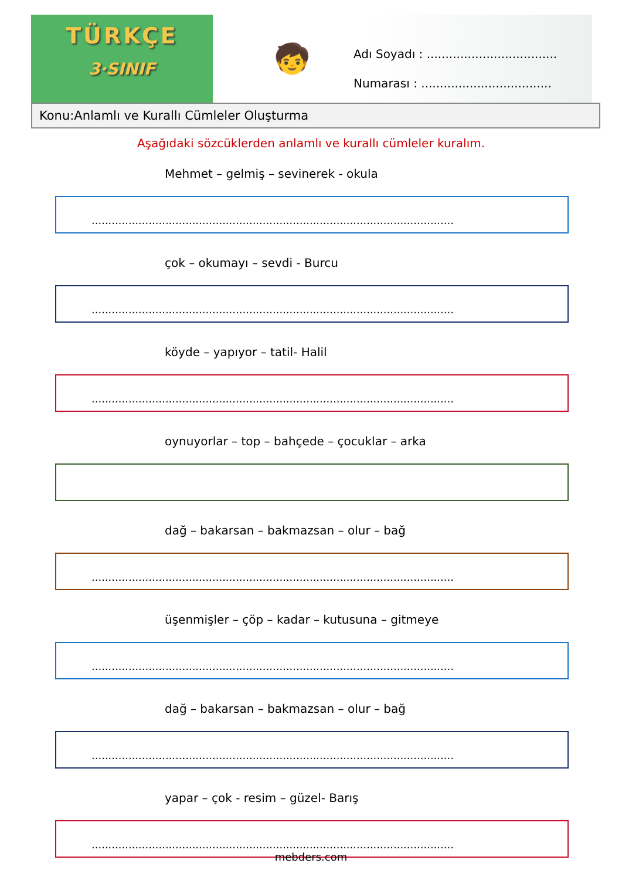TÜRKÇE
3·SINIF
🧒
Adı Soyadı : ...................................
Numarası : ...................................
Konu:Anlamlı ve Kurallı Cümleler Oluşturma
Aşağıdaki sözcüklerden anlamlı ve kurallı cümleler kuralım.
Mehmet – gelmiş – sevinerek - okula
............................................................................................................
çok – okumayı – sevdi - Burcu
............................................................................................................
köyde – yapıyor – tatil- Halil
............................................................................................................
oynuyorlar – top – bahçede – çocuklar – arka
dağ – bakarsan – bakmazsan – olur – bağ
............................................................................................................
üşenmişler – çöp – kadar – kutusuna – gitmeye
............................................................................................................
dağ – bakarsan – bakmazsan – olur – bağ
............................................................................................................
yapar – çok - resim – güzel- Barış
............................................................................................................
mebders.com